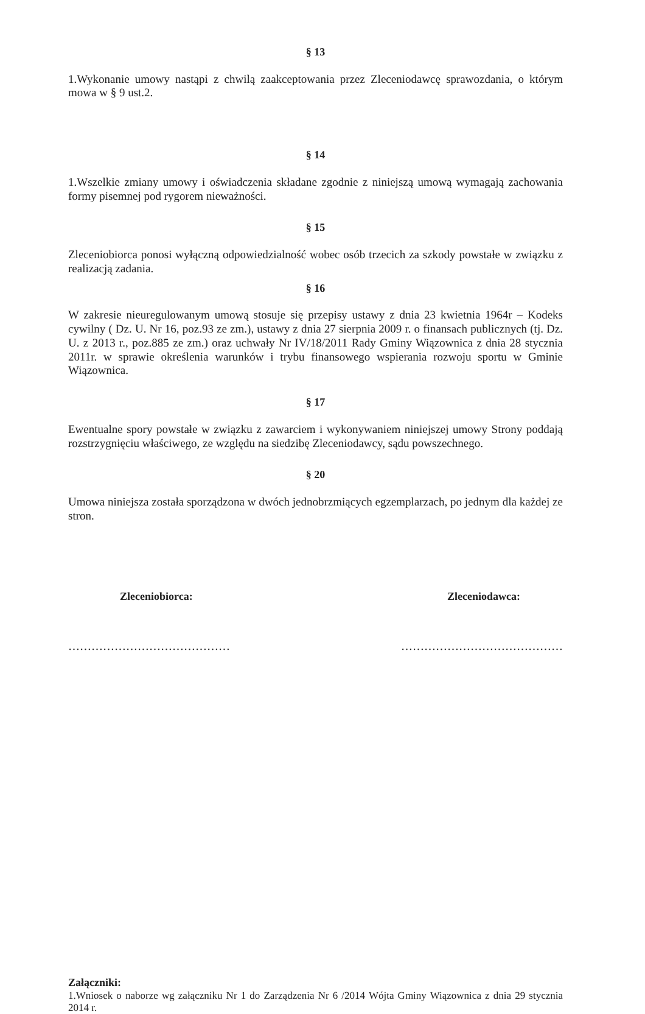§ 13
1.Wykonanie umowy nastąpi z chwilą zaakceptowania przez Zleceniodawcę sprawozdania, o którym mowa w § 9 ust.2.
§ 14
1.Wszelkie zmiany umowy i oświadczenia składane zgodnie z niniejszą umową wymagają zachowania formy pisemnej pod rygorem nieważności.
§ 15
Zleceniobiorca ponosi wyłączną odpowiedzialność wobec osób trzecich za szkody powstałe w związku z realizacją zadania.
§ 16
W zakresie nieuregulowanym umową stosuje się przepisy ustawy z dnia 23 kwietnia 1964r – Kodeks cywilny ( Dz. U. Nr 16, poz.93 ze zm.), ustawy z dnia 27 sierpnia 2009 r. o finansach publicznych (tj. Dz. U. z 2013 r., poz.885 ze zm.) oraz uchwały Nr IV/18/2011 Rady Gminy Wiązownica z dnia 28 stycznia 2011r. w sprawie określenia warunków i trybu finansowego wspierania rozwoju sportu w Gminie Wiązownica.
§ 17
Ewentualne spory powstałe w związku z zawarciem i wykonywaniem niniejszej umowy Strony poddają rozstrzygnięciu właściwego, ze względu na siedzibę Zleceniodawcy, sądu powszechnego.
§ 20
Umowa niniejsza została sporządzona w dwóch jednobrzmiących egzemplarzach, po jednym dla każdej ze stron.
Zleceniobiorca: Zleceniodawca:
…………………………………… ……………………………………
Załączniki:
1.Wniosek o naborze wg załączniku Nr 1 do Zarządzenia Nr 6 /2014 Wójta Gminy Wiązownica z dnia 29 stycznia 2014 r.